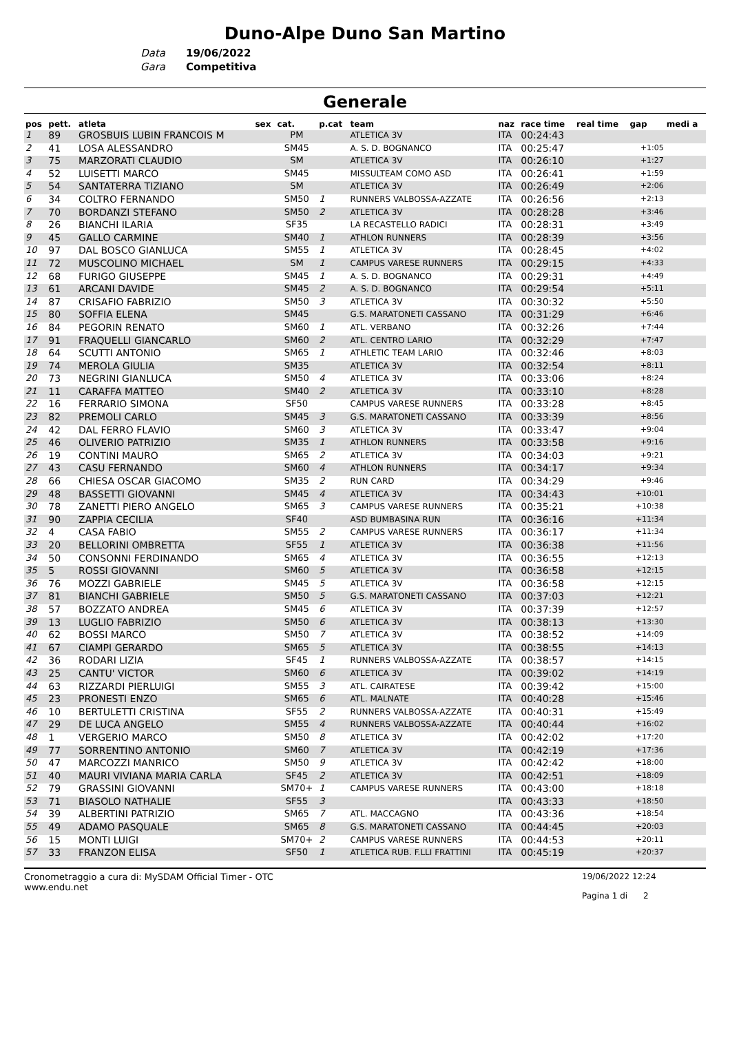Duno-Alpe Duno San Martino
Data
19/06/2022
Gara
Competitiva
Generale
| pos | pett. | atleta | sex | cat. | p.cat | team | naz | race time | real time | gap | medi a |
| --- | --- | --- | --- | --- | --- | --- | --- | --- | --- | --- | --- |
| 1 | 89 | GROSBUIS LUBIN FRANCOIS M | | PM | | ATLETICA 3V | ITA | 00:24:43 | | | |
| 2 | 41 | LOSA ALESSANDRO | | SM45 | | A. S. D. BOGNANCO | ITA | 00:25:47 | | +1:05 | |
| 3 | 75 | MARZORATI CLAUDIO | | SM | | ATLETICA 3V | ITA | 00:26:10 | | +1:27 | |
| 4 | 52 | LUISETTI MARCO | | SM45 | | MISSULTEAM COMO ASD | ITA | 00:26:41 | | +1:59 | |
| 5 | 54 | SANTATERRA TIZIANO | | SM | | ATLETICA 3V | ITA | 00:26:49 | | +2:06 | |
| 6 | 34 | COLTRO FERNANDO | | SM50 | 1 | RUNNERS VALBOSSA-AZZATE | ITA | 00:26:56 | | +2:13 | |
| 7 | 70 | BORDANZI STEFANO | | SM50 | 2 | ATLETICA 3V | ITA | 00:28:28 | | +3:46 | |
| 8 | 26 | BIANCHI ILARIA | | SF35 | | LA RECASTELLO RADICI | ITA | 00:28:31 | | +3:49 | |
| 9 | 45 | GALLO CARMINE | | SM40 | 1 | ATHLON RUNNERS | ITA | 00:28:39 | | +3:56 | |
| 10 | 97 | DAL BOSCO GIANLUCA | | SM55 | 1 | ATLETICA 3V | ITA | 00:28:45 | | +4:02 | |
| 11 | 72 | MUSCOLINO MICHAEL | | SM | 1 | CAMPUS VARESE RUNNERS | ITA | 00:29:15 | | +4:33 | |
| 12 | 68 | FURIGO GIUSEPPE | | SM45 | 1 | A. S. D. BOGNANCO | ITA | 00:29:31 | | +4:49 | |
| 13 | 61 | ARCANI DAVIDE | | SM45 | 2 | A. S. D. BOGNANCO | ITA | 00:29:54 | | +5:11 | |
| 14 | 87 | CRISAFIO FABRIZIO | | SM50 | 3 | ATLETICA 3V | ITA | 00:30:32 | | +5:50 | |
| 15 | 80 | SOFFIA ELENA | | SM45 | | G.S. MARATONETI CASSANO | ITA | 00:31:29 | | +6:46 | |
| 16 | 84 | PEGORIN RENATO | | SM60 | 1 | ATL. VERBANO | ITA | 00:32:26 | | +7:44 | |
| 17 | 91 | FRAQUELLI GIANCARLO | | SM60 | 2 | ATL. CENTRO LARIO | ITA | 00:32:29 | | +7:47 | |
| 18 | 64 | SCUTTI ANTONIO | | SM65 | 1 | ATHLETIC TEAM LARIO | ITA | 00:32:46 | | +8:03 | |
| 19 | 74 | MEROLA GIULIA | | SM35 | | ATLETICA 3V | ITA | 00:32:54 | | +8:11 | |
| 20 | 73 | NEGRINI GIANLUCA | | SM50 | 4 | ATLETICA 3V | ITA | 00:33:06 | | +8:24 | |
| 21 | 11 | CARAFFA MATTEO | | SM40 | 2 | ATLETICA 3V | ITA | 00:33:10 | | +8:28 | |
| 22 | 16 | FERRARIO SIMONA | | SF50 | | CAMPUS VARESE RUNNERS | ITA | 00:33:28 | | +8:45 | |
| 23 | 82 | PREMOLI CARLO | | SM45 | 3 | G.S. MARATONETI CASSANO | ITA | 00:33:39 | | +8:56 | |
| 24 | 42 | DAL FERRO FLAVIO | | SM60 | 3 | ATLETICA 3V | ITA | 00:33:47 | | +9:04 | |
| 25 | 46 | OLIVERIO PATRIZIO | | SM35 | 1 | ATHLON RUNNERS | ITA | 00:33:58 | | +9:16 | |
| 26 | 19 | CONTINI MAURO | | SM65 | 2 | ATLETICA 3V | ITA | 00:34:03 | | +9:21 | |
| 27 | 43 | CASU FERNANDO | | SM60 | 4 | ATHLON RUNNERS | ITA | 00:34:17 | | +9:34 | |
| 28 | 66 | CHIESA OSCAR GIACOMO | | SM35 | 2 | RUN CARD | ITA | 00:34:29 | | +9:46 | |
| 29 | 48 | BASSETTI GIOVANNI | | SM45 | 4 | ATLETICA 3V | ITA | 00:34:43 | | +10:01 | |
| 30 | 78 | ZANETTI PIERO ANGELO | | SM65 | 3 | CAMPUS VARESE RUNNERS | ITA | 00:35:21 | | +10:38 | |
| 31 | 90 | ZAPPIA CECILIA | | SF40 | | ASD BUMBASINA RUN | ITA | 00:36:16 | | +11:34 | |
| 32 | 4 | CASA FABIO | | SM55 | 2 | CAMPUS VARESE RUNNERS | ITA | 00:36:17 | | +11:34 | |
| 33 | 20 | BELLORINI OMBRETTA | | SF55 | 1 | ATLETICA 3V | ITA | 00:36:38 | | +11:56 | |
| 34 | 50 | CONSONNI FERDINANDO | | SM65 | 4 | ATLETICA 3V | ITA | 00:36:55 | | +12:13 | |
| 35 | 5 | ROSSI GIOVANNI | | SM60 | 5 | ATLETICA 3V | ITA | 00:36:58 | | +12:15 | |
| 36 | 76 | MOZZI GABRIELE | | SM45 | 5 | ATLETICA 3V | ITA | 00:36:58 | | +12:15 | |
| 37 | 81 | BIANCHI GABRIELE | | SM50 | 5 | G.S. MARATONETI CASSANO | ITA | 00:37:03 | | +12:21 | |
| 38 | 57 | BOZZATO ANDREA | | SM45 | 6 | ATLETICA 3V | ITA | 00:37:39 | | +12:57 | |
| 39 | 13 | LUGLIO FABRIZIO | | SM50 | 6 | ATLETICA 3V | ITA | 00:38:13 | | +13:30 | |
| 40 | 62 | BOSSI MARCO | | SM50 | 7 | ATLETICA 3V | ITA | 00:38:52 | | +14:09 | |
| 41 | 67 | CIAMPI GERARDO | | SM65 | 5 | ATLETICA 3V | ITA | 00:38:55 | | +14:13 | |
| 42 | 36 | RODARI LIZIA | | SF45 | 1 | RUNNERS VALBOSSA-AZZATE | ITA | 00:38:57 | | +14:15 | |
| 43 | 25 | CANTU' VICTOR | | SM60 | 6 | ATLETICA 3V | ITA | 00:39:02 | | +14:19 | |
| 44 | 63 | RIZZARDI PIERLUIGI | | SM55 | 3 | ATL. CAIRATESE | ITA | 00:39:42 | | +15:00 | |
| 45 | 23 | PRONESTI ENZO | | SM65 | 6 | ATL. MALNATE | ITA | 00:40:28 | | +15:46 | |
| 46 | 10 | BERTULETTI CRISTINA | | SF55 | 2 | RUNNERS VALBOSSA-AZZATE | ITA | 00:40:31 | | +15:49 | |
| 47 | 29 | DE LUCA ANGELO | | SM55 | 4 | RUNNERS VALBOSSA-AZZATE | ITA | 00:40:44 | | +16:02 | |
| 48 | 1 | VERGERIO MARCO | | SM50 | 8 | ATLETICA 3V | ITA | 00:42:02 | | +17:20 | |
| 49 | 77 | SORRENTINO ANTONIO | | SM60 | 7 | ATLETICA 3V | ITA | 00:42:19 | | +17:36 | |
| 50 | 47 | MARCOZZI MANRICO | | SM50 | 9 | ATLETICA 3V | ITA | 00:42:42 | | +18:00 | |
| 51 | 40 | MAURI VIVIANA MARIA CARLA | | SF45 | 2 | ATLETICA 3V | ITA | 00:42:51 | | +18:09 | |
| 52 | 79 | GRASSINI GIOVANNI | | SM70+ | 1 | CAMPUS VARESE RUNNERS | ITA | 00:43:00 | | +18:18 | |
| 53 | 71 | BIASOLO NATHALIE | | SF55 | 3 | | ITA | 00:43:33 | | +18:50 | |
| 54 | 39 | ALBERTINI PATRIZIO | | SM65 | 7 | ATL. MACCAGNO | ITA | 00:43:36 | | +18:54 | |
| 55 | 49 | ADAMO PASQUALE | | SM65 | 8 | G.S. MARATONETI CASSANO | ITA | 00:44:45 | | +20:03 | |
| 56 | 15 | MONTI LUIGI | | SM70+ | 2 | CAMPUS VARESE RUNNERS | ITA | 00:44:53 | | +20:11 | |
| 57 | 33 | FRANZON ELISA | | SF50 | 1 | ATLETICA RUB. F.LLI FRATTINI | ITA | 00:45:19 | | +20:37 | |
Cronometraggio a cura di: MySDAM Official Timer - OTC
www.endu.net
19/06/2022 12:24
Pagina 1 di 2